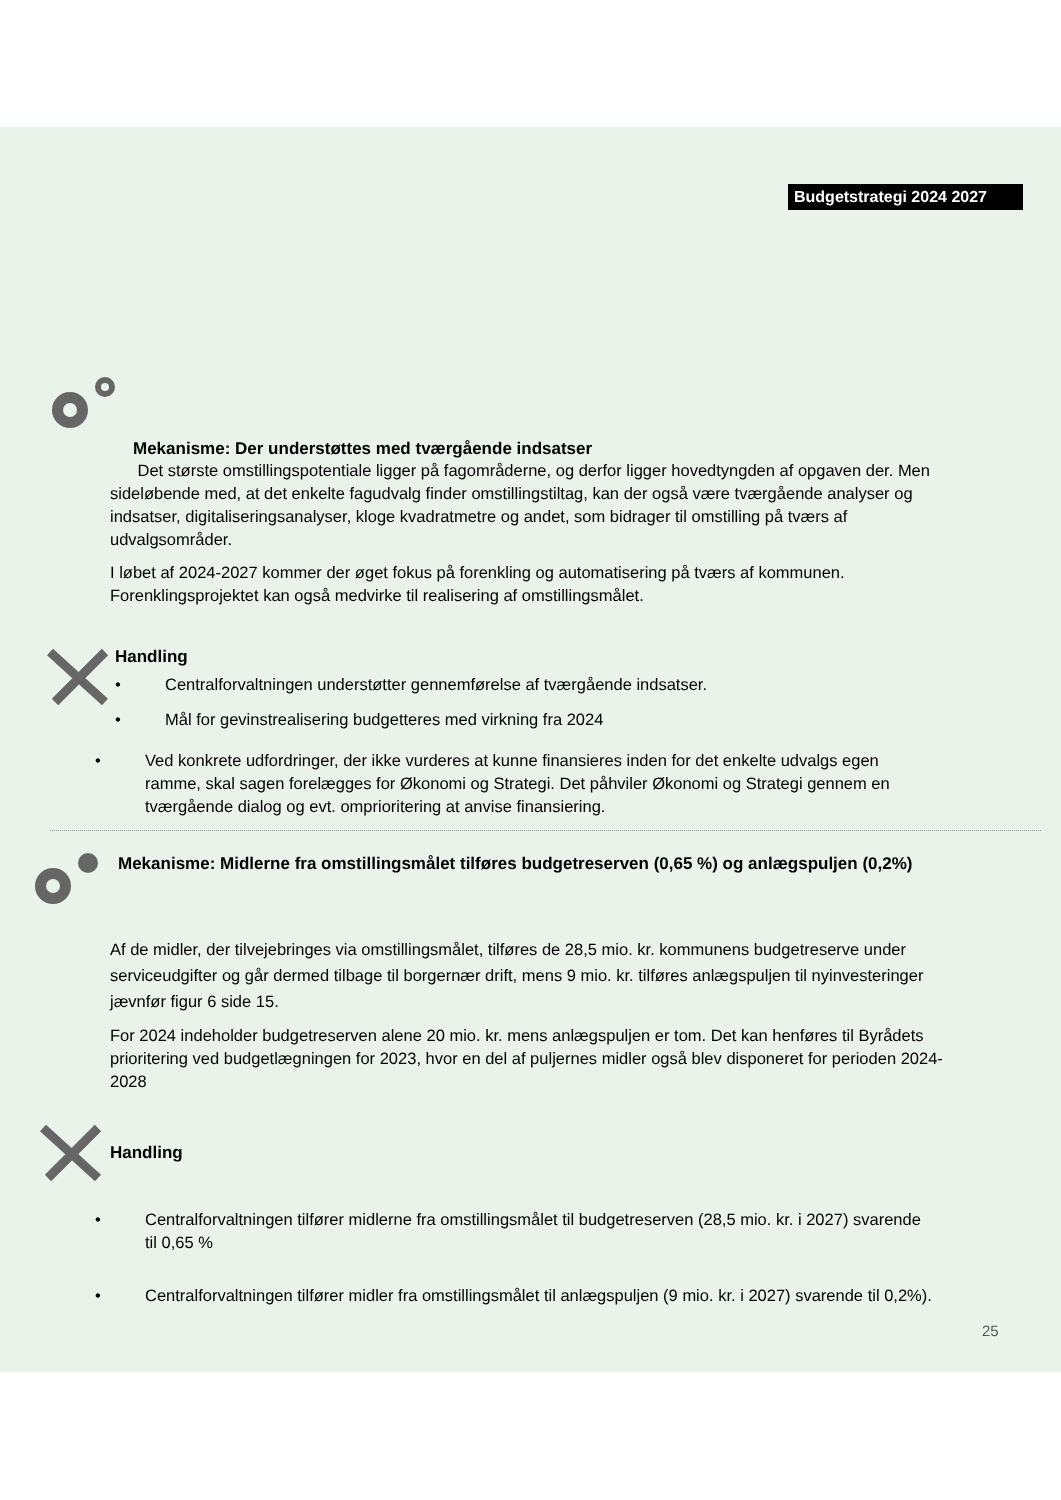Budgetstrategi 2024 2027
Mekanisme: Der understøttes med tværgående indsatser
Det største omstillingspotentiale ligger på fagområderne, og derfor ligger hovedtyngden af opgaven der. Men sideløbende med, at det enkelte fagudvalg finder omstillingstiltag, kan der også være tværgående analyser og indsatser, digitaliseringsanalyser, kloge kvadratmetre og andet, som bidrager til omstilling på tværs af udvalgsområder.
I løbet af 2024-2027 kommer der øget fokus på forenkling og automatisering på tværs af kommunen. Forenklingsprojektet kan også medvirke til realisering af omstillingsmålet.
Handling
• Centralforvaltningen understøtter gennemførelse af tværgående indsatser.
• Mål for gevinstrealisering budgetteres med virkning fra 2024
• Ved konkrete udfordringer, der ikke vurderes at kunne finansieres inden for det enkelte udvalgs egen ramme, skal sagen forelægges for Økonomi og Strategi. Det påhviler Økonomi og Strategi gennem en tværgående dialog og evt. omprioritering at anvise finansiering.
Mekanisme: Midlerne fra omstillingsmålet tilføres budgetreserven (0,65 %) og anlægspuljen (0,2%)
Af de midler, der tilvejebringes via omstillingsmålet, tilføres de 28,5 mio. kr. kommunens budgetreserve under serviceudgifter og går dermed tilbage til borgernær drift, mens 9 mio. kr. tilføres anlægspuljen til nyinvesteringer jævnfør figur 6 side 15.
For 2024 indeholder budgetreserven alene 20 mio. kr. mens anlægspuljen er tom. Det kan henføres til Byrådets prioritering ved budgetlægningen for 2023, hvor en del af puljernes midler også blev disponeret for perioden 2024-2028
Handling
• Centralforvaltningen tilfører midlerne fra omstillingsmålet til budgetreserven (28,5 mio. kr. i 2027) svarende til 0,65 %
• Centralforvaltningen tilfører midler fra omstillingsmålet til anlægspuljen (9 mio. kr. i 2027) svarende til 0,2%).
25